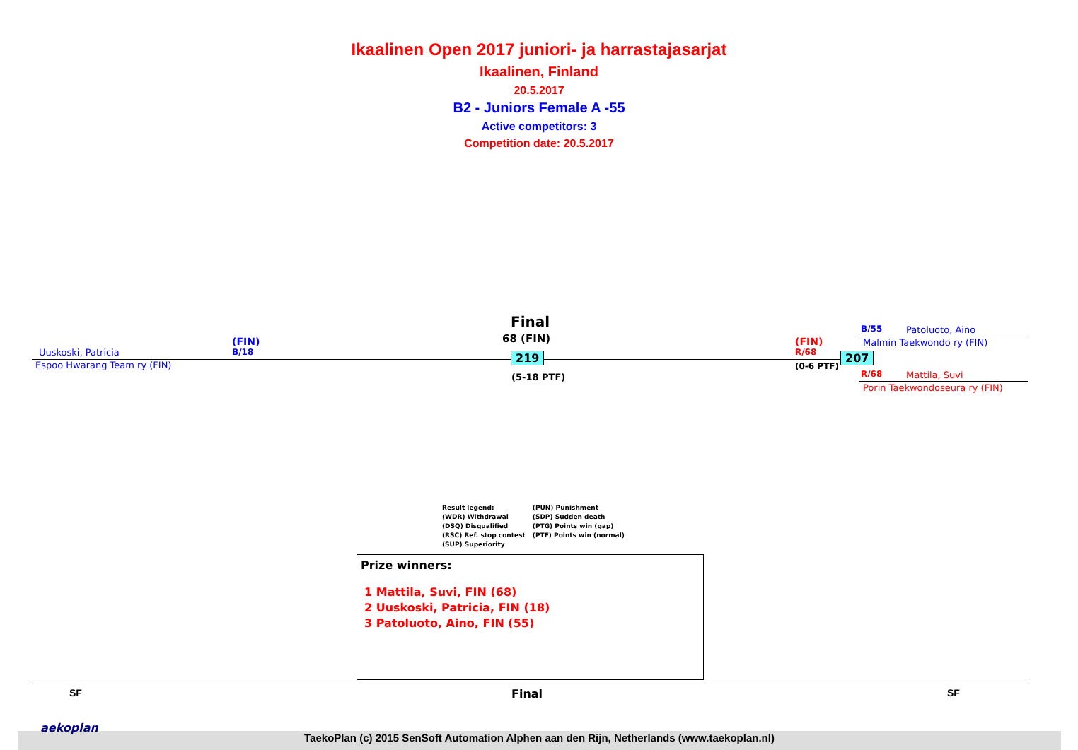Ikaalinen Open 2017 juniori- ja harrastajasarjat
Ikaalinen, Finland
20.5.2017
B2 - Juniors Female A -55
Active competitors: 3
Competition date: 20.5.2017
Uuskoski, Patricia
Espoo Hwarang Team ry (FIN)
(FIN)
B/18
Final
68 (FIN)
219
(5-18 PTF)
(FIN)
R/68
(0-6 PTF)
207
B/55 Patoluoto, Aino
Malmin Taekwondo ry (FIN)
R/68 Mattila, Suvi
Porin Taekwondoseura ry (FIN)
Result legend:
(WDR) Withdrawal
(DSQ) Disqualified
(RSC) Ref. stop contest
(SUP) Superiority
(PUN) Punishment
(SDP) Sudden death
(PTG) Points win (gap)
(PTF) Points win (normal)
Prize winners:
1 Mattila, Suvi, FIN (68)
2 Uuskoski, Patricia, FIN (18)
3 Patoluoto, Aino, FIN (55)
SF Final SF
TaekoPlan (c) 2015 SenSoft Automation Alphen aan den Rijn, Netherlands (www.taekoplan.nl)
aekoplan